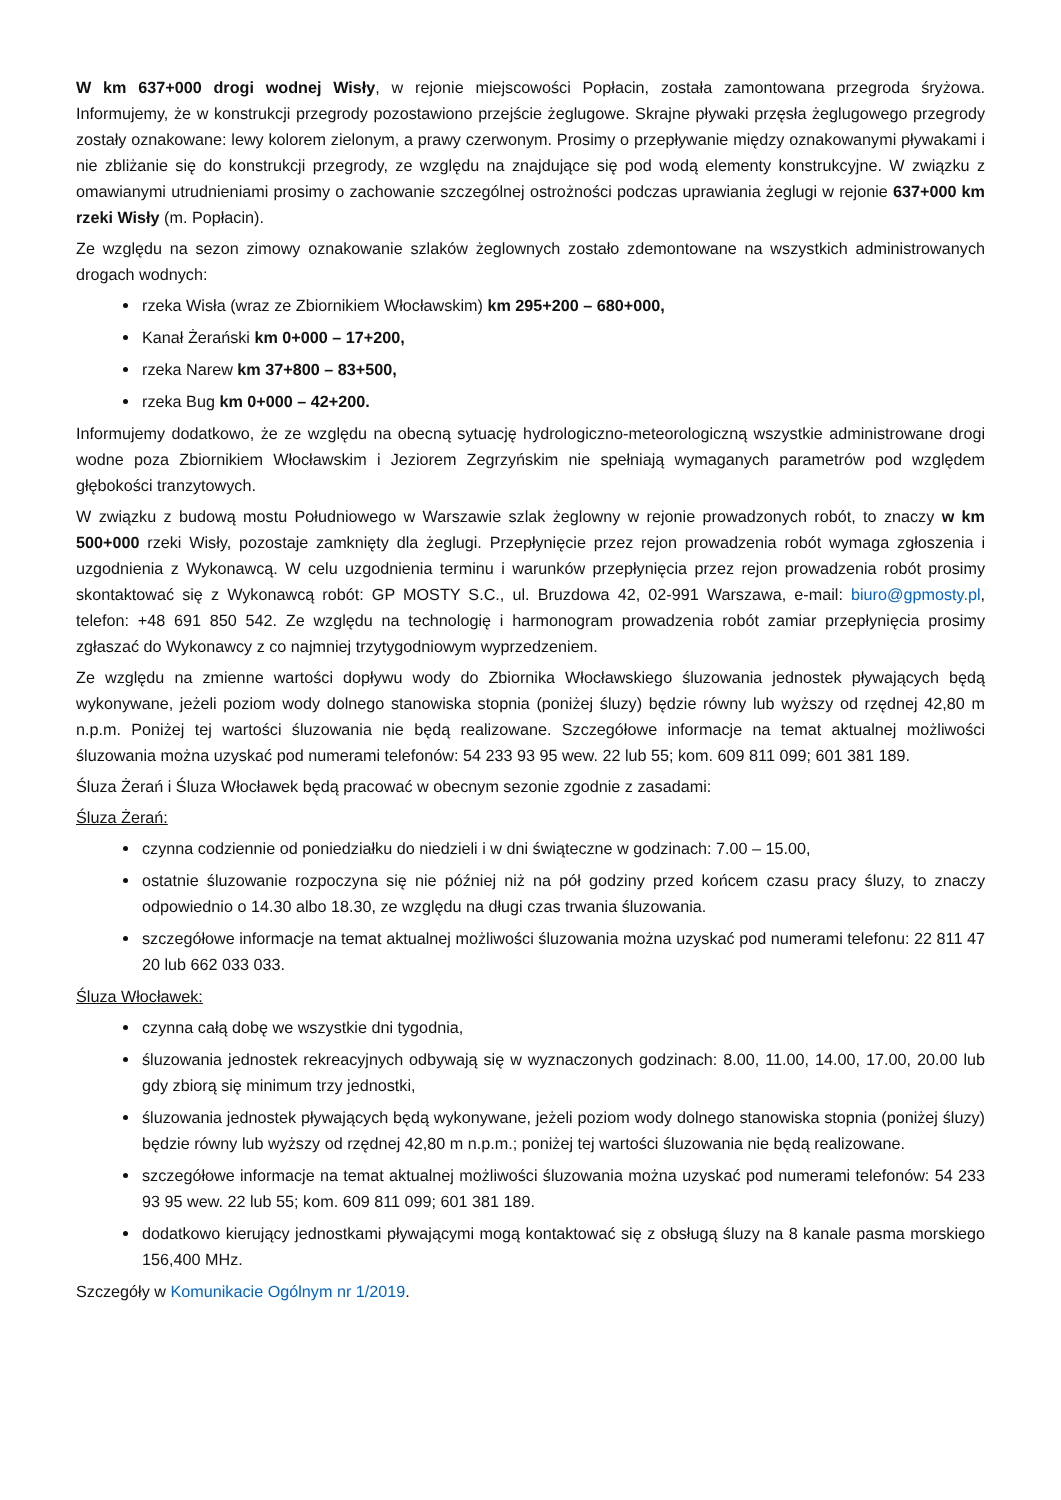W km 637+000 drogi wodnej Wisły, w rejonie miejscowości Popłacin, została zamontowana przegroda śryżowa. Informujemy, że w konstrukcji przegrody pozostawiono przejście żeglugowe. Skrajne pływaki przęsła żeglugowego przegrody zostały oznakowane: lewy kolorem zielonym, a prawy czerwonym. Prosimy o przepływanie między oznakowanymi pływakami i nie zbliżanie się do konstrukcji przegrody, ze względu na znajdujące się pod wodą elementy konstrukcyjne. W związku z omawianymi utrudnieniami prosimy o zachowanie szczególnej ostrożności podczas uprawiania żeglugi w rejonie 637+000 km rzeki Wisły (m. Popłacin).
Ze względu na sezon zimowy oznakowanie szlaków żeglownych zostało zdemontowane na wszystkich administrowanych drogach wodnych:
rzeka Wisła (wraz ze Zbiornikiem Włocławskim) km 295+200 – 680+000,
Kanał Żerański km 0+000 – 17+200,
rzeka Narew km 37+800 – 83+500,
rzeka Bug km 0+000 – 42+200.
Informujemy dodatkowo, że ze względu na obecną sytuację hydrologiczno-meteorologiczną wszystkie administrowane drogi wodne poza Zbiornikiem Włocławskim i Jeziorem Zegrzyńskim nie spełniają wymaganych parametrów pod względem głębokości tranzytowych.
W związku z budową mostu Południowego w Warszawie szlak żeglowny w rejonie prowadzonych robót, to znaczy w km 500+000 rzeki Wisły, pozostaje zamknięty dla żeglugi. Przepłynięcie przez rejon prowadzenia robót wymaga zgłoszenia i uzgodnienia z Wykonawcą. W celu uzgodnienia terminu i warunków przepłynięcia przez rejon prowadzenia robót prosimy skontaktować się z Wykonawcą robót: GP MOSTY S.C., ul. Bruzdowa 42, 02-991 Warszawa, e-mail: biuro@gpmosty.pl, telefon: +48 691 850 542. Ze względu na technologię i harmonogram prowadzenia robót zamiar przepłynięcia prosimy zgłaszać do Wykonawcy z co najmniej trzytygodniowym wyprzedzeniem.
Ze względu na zmienne wartości dopływu wody do Zbiornika Włocławskiego śluzowania jednostek pływających będą wykonywane, jeżeli poziom wody dolnego stanowiska stopnia (poniżej śluzy) będzie równy lub wyższy od rzędnej 42,80 m n.p.m. Poniżej tej wartości śluzowania nie będą realizowane. Szczegółowe informacje na temat aktualnej możliwości śluzowania można uzyskać pod numerami telefonów: 54 233 93 95 wew. 22 lub 55; kom. 609 811 099; 601 381 189.
Śluza Żerań i Śluza Włocławek będą pracować w obecnym sezonie zgodnie z zasadami:
Śluza Żerań:
czynna codziennie od poniedziałku do niedzieli i w dni świąteczne w godzinach: 7.00 – 15.00,
ostatnie śluzowanie rozpoczyna się nie później niż na pół godziny przed końcem czasu pracy śluzy, to znaczy odpowiednio o 14.30 albo 18.30, ze względu na długi czas trwania śluzowania.
szczegółowe informacje na temat aktualnej możliwości śluzowania można uzyskać pod numerami telefonu: 22 811 47 20 lub 662 033 033.
Śluza Włocławek:
czynna całą dobę we wszystkie dni tygodnia,
śluzowania jednostek rekreacyjnych odbywają się w wyznaczonych godzinach: 8.00, 11.00, 14.00, 17.00, 20.00 lub gdy zbiorą się minimum trzy jednostki,
śluzowania jednostek pływających będą wykonywane, jeżeli poziom wody dolnego stanowiska stopnia (poniżej śluzy) będzie równy lub wyższy od rzędnej 42,80 m n.p.m.; poniżej tej wartości śluzowania nie będą realizowane.
szczegółowe informacje na temat aktualnej możliwości śluzowania można uzyskać pod numerami telefonów: 54 233 93 95 wew. 22 lub 55; kom. 609 811 099; 601 381 189.
dodatkowo kierujący jednostkami pływającymi mogą kontaktować się z obsługą śluzy na 8 kanale pasma morskiego 156,400 MHz.
Szczegóły w Komunikacie Ogólnym nr 1/2019.